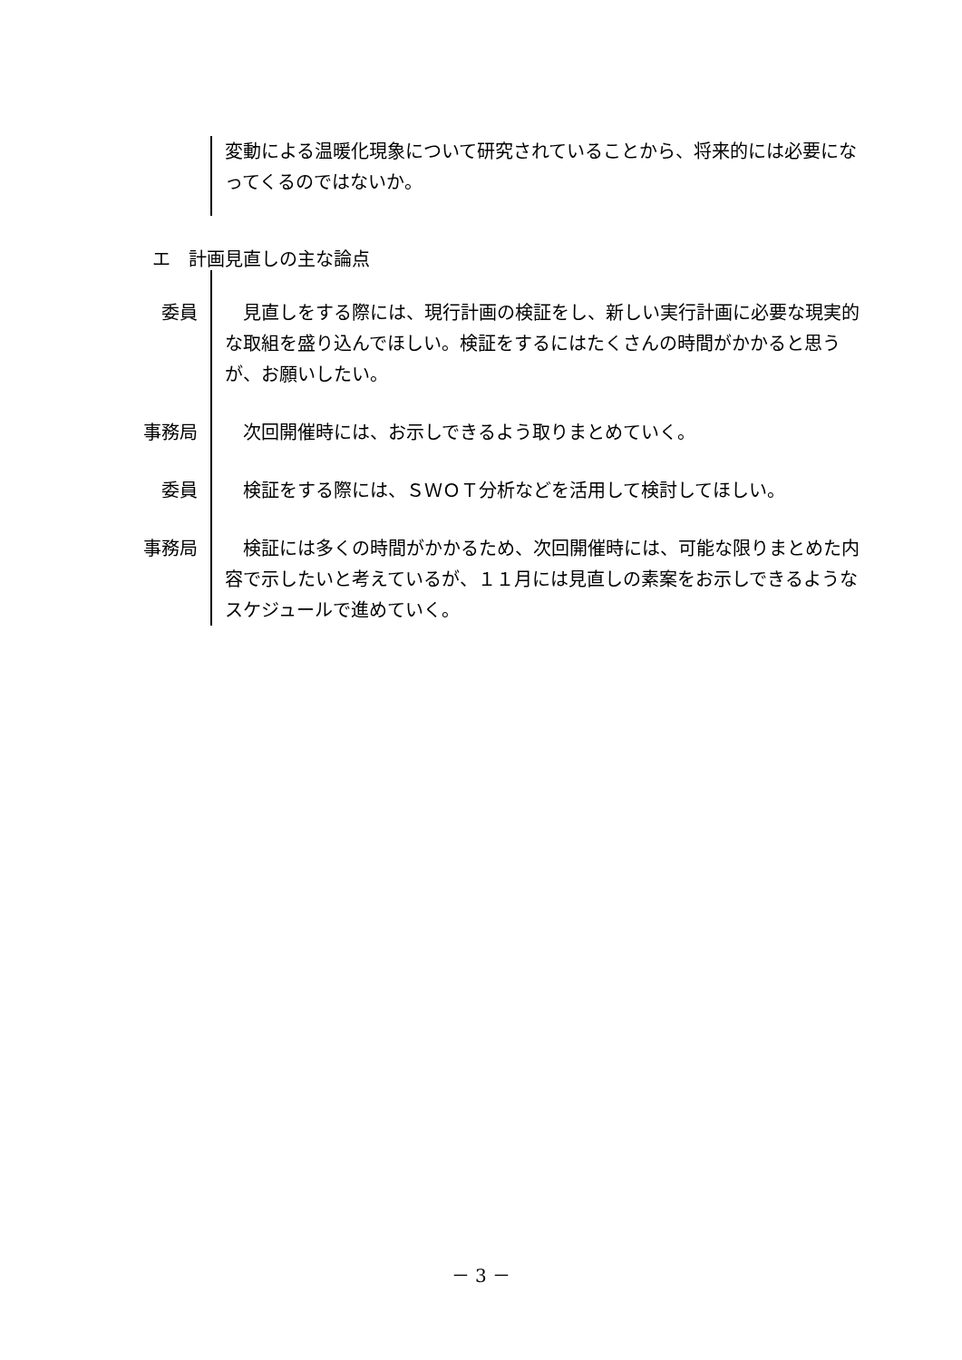変動による温暖化現象について研究されていることから、将来的には必要になってくるのではないか。
エ　計画見直しの主な論点
委員 　見直しをする際には、現行計画の検証をし、新しい実行計画に必要な現実的な取組を盛り込んでほしい。検証をするにはたくさんの時間がかかると思うが、お願いしたい。
事務局 　次回開催時には、お示しできるよう取りまとめていく。
委員 　検証をする際には、ＳＷＯＴ分析などを活用して検討してほしい。
事務局 　検証には多くの時間がかかるため、次回開催時には、可能な限りまとめた内容で示したいと考えているが、１１月には見直しの素案をお示しできるようなスケジュールで進めていく。
－ 3 －